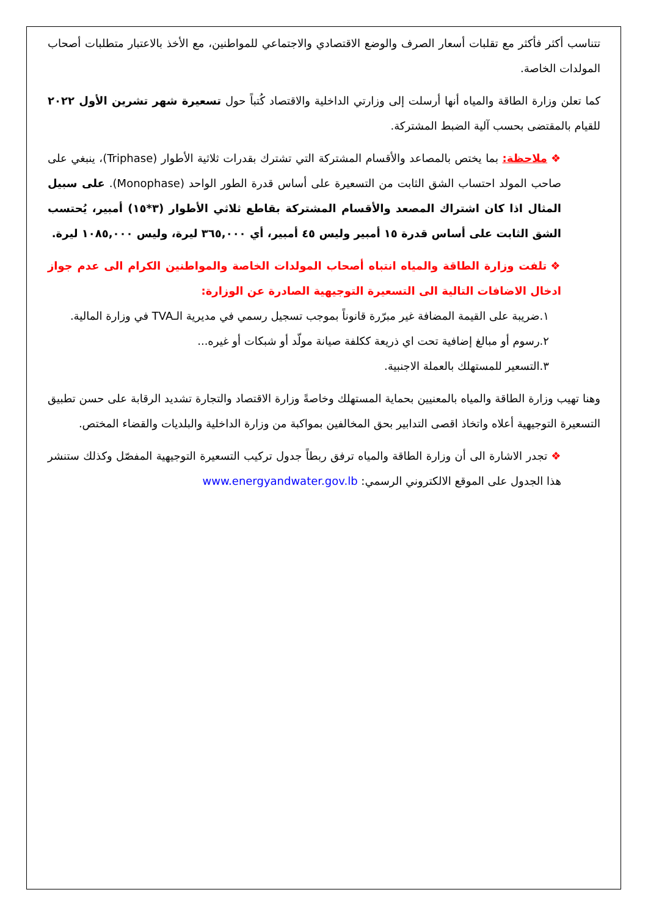تتناسب أكثر فأكثر مع تقلبات أسعار الصرف والوضع الاقتصادي والاجتماعي للمواطنين، مع الأخذ بالاعتبار متطلبات أصحاب المولدات الخاصة.
كما تعلن وزارة الطاقة والمياه أنها أرسلت إلى وزارتي الداخلية والاقتصاد كُتباً حول تسعيرة شهر تشرين الأول ٢٠٢٢ للقيام بالمقتضى بحسب آلية الضبط المشتركة.
❖ملاحظة: بما يختص بالمصاعد والأقسام المشتركة التي تشترك بقدرات ثلاثية الأطوار (Triphase)، ينبغي على صاحب المولد احتساب الشق الثابت من التسعيرة على أساس قدرة الطور الواحد (Monophase). على سبيل المثال اذا كان اشتراك المصعد والأقسام المشتركة بقاطع ثلاثي الأطوار (٣*١٥) أمبير، يُحتسب الشق الثابت على أساس قدرة ١٥ أمبير وليس ٤٥ أمبير، أي ٣٦٥,٠٠٠ ليرة، وليس ١٠٨٥,٠٠٠ ليرة.
❖تلفت وزارة الطاقة والمياه انتباه أصحاب المولدات الخاصة والمواطنين الكرام الى عدم جواز ادخال الاضافات التالية الى التسعيرة التوجيهية الصادرة عن الوزارة:
١.ضريبة على القيمة المضافة غير مبرّرة قانوناً بموجب تسجيل رسمي في مديرية الـTVA في وزارة المالية.
٢.رسوم أو مبالغ إضافية تحت اي ذريعة ككلفة صيانة مولّد أو شبكات أو غيره...
٣.التسعير للمستهلك بالعملة الاجنبية.
وهنا تهيب وزارة الطاقة والمياه بالمعنيين بحماية المستهلك وخاصةً وزارة الاقتصاد والتجارة تشديد الرقابة على حسن تطبيق التسعيرة التوجيهية أعلاه واتخاذ اقصى التدابير بحق المخالفين بمواكبة من وزارة الداخلية والبلديات والقضاء المختص.
❖تجدر الاشارة الى أن وزارة الطاقة والمياه ترفق ربطاً جدول تركيب التسعيرة التوجيهية المفصّل وكذلك ستنشر هذا الجدول على الموقع الالكتروني الرسمي: www.energyandwater.gov.lb